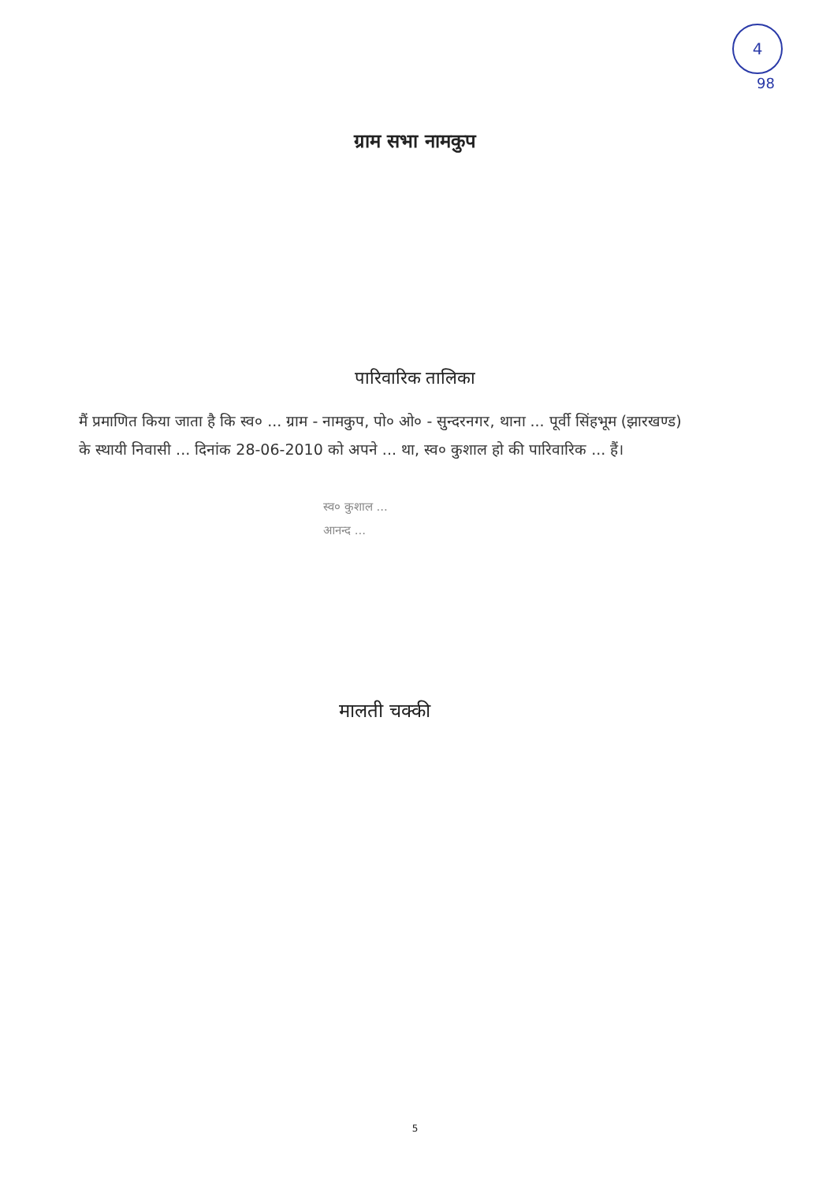4
98
ग्राम सभा नामकुप
पारिवारिक तालिका
मैं प्रमाणित किया जाता है कि स्व० ... ग्राम - नामकुप, पो० ओ० - सुन्दरनगर, थाना ... पूर्वी सिंहभूम (झारखण्ड) के स्थायी निवासी ... दिनांक 28-06-2010 को अपने ... था, स्व० कुशाल हो की पारिवारिक ... हैं।
स्व० कुशाल ...
आनन्द ...
मालती चक्की
5